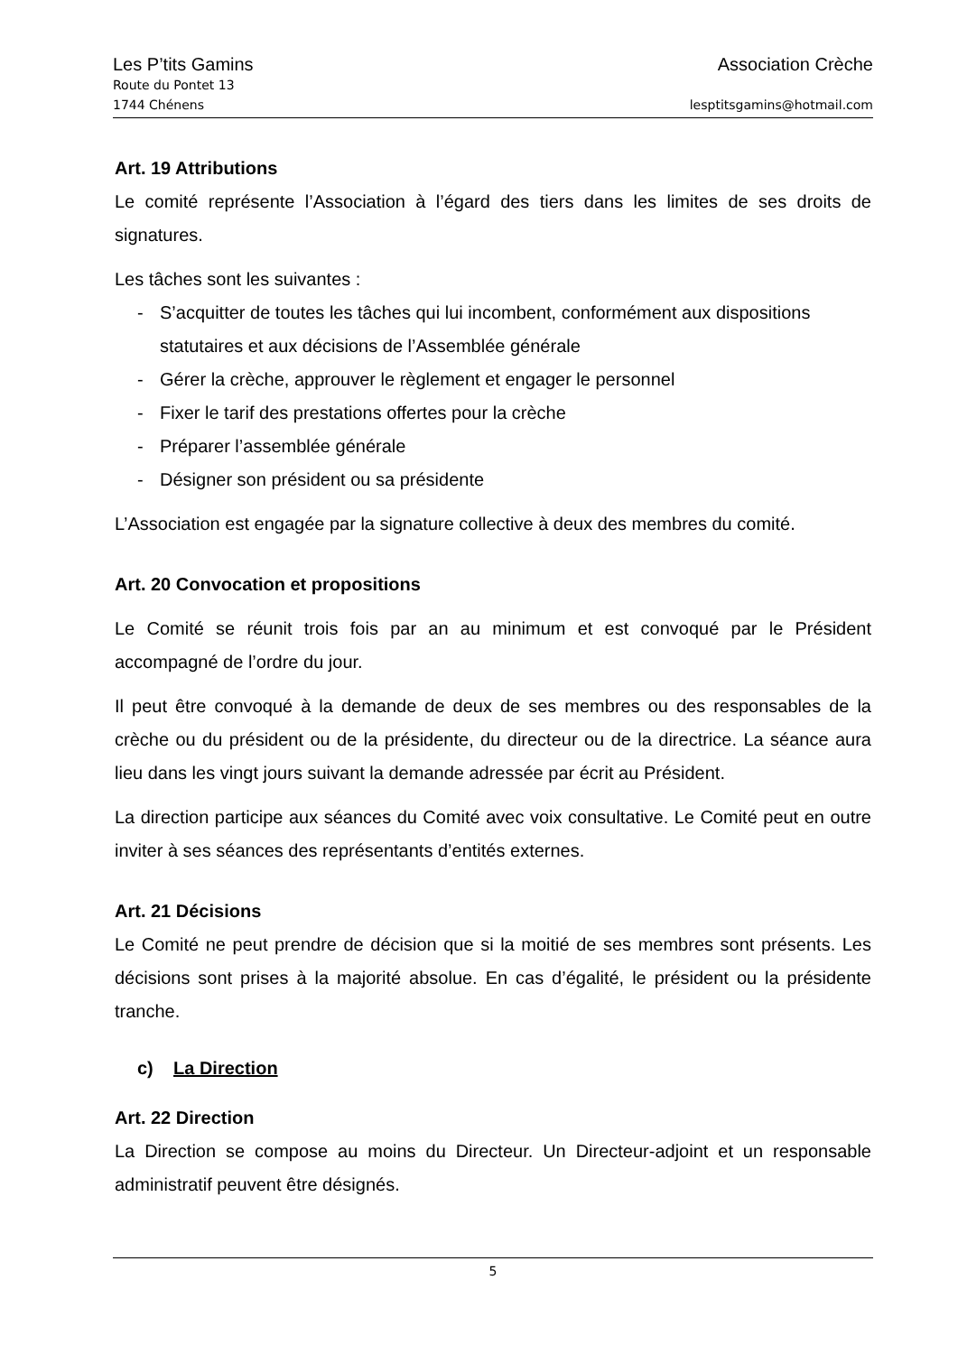Les P’tits Gamins Association Crèche
Route du Pontet 13
1744 Chénens lesptitsgamins@hotmail.com
Art. 19 Attributions
Le comité représente l’Association à l’égard des tiers dans les limites de ses droits de signatures.
Les tâches sont les suivantes :
- S’acquitter de toutes les tâches qui lui incombent, conformément aux dispositions statutaires et aux décisions de l’Assemblée générale
- Gérer la crèche, approuver le règlement et engager le personnel
- Fixer le tarif des prestations offertes pour la crèche
- Préparer l’assemblée générale
- Désigner son président ou sa présidente
L’Association est engagée par la signature collective à deux des membres du comité.
Art. 20 Convocation et propositions
Le Comité se réunit trois fois par an au minimum et est convoqué par le Président accompagné de l’ordre du jour.
Il peut être convoqué à la demande de deux de ses membres ou des responsables de la crèche ou du président ou de la présidente, du directeur ou de la directrice. La séance aura lieu dans les vingt jours suivant la demande adressée par écrit au Président.
La direction participe aux séances du Comité avec voix consultative. Le Comité peut en outre inviter à ses séances des représentants d’entités externes.
Art. 21 Décisions
Le Comité ne peut prendre de décision que si la moitié de ses membres sont présents. Les décisions sont prises à la majorité absolue. En cas d’égalité, le président ou la présidente tranche.
c) La Direction
Art. 22 Direction
La Direction se compose au moins du Directeur. Un Directeur-adjoint et un responsable administratif peuvent être désignés.
5